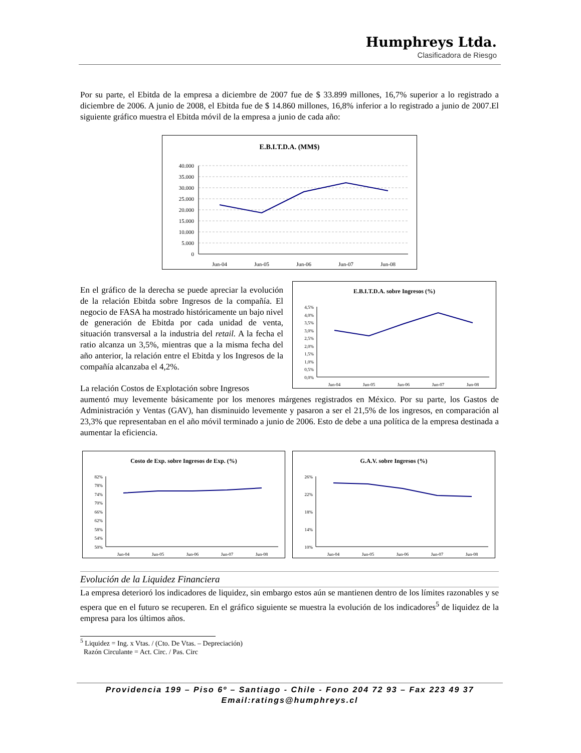Humphreys Ltda.
Clasificadora de Riesgo
Por su parte, el Ebitda de la empresa a diciembre de 2007 fue de $ 33.899 millones, 16,7% superior a lo registrado a diciembre de 2006. A junio de 2008, el Ebitda fue de $ 14.860 millones, 16,8% inferior a lo registrado a junio de 2007.El siguiente gráfico muestra el Ebitda móvil de la empresa a junio de cada año:
E.B.I.T.D.A. (MM$)
40.000
35.000
30.000
25.000
20.000
15.000
10.000
5.000
0
Jun-04
Jun-05
Jun-06
Jun-07
Jun-08
En el gráfico de la derecha se puede apreciar la evolución de la relación Ebitda sobre Ingresos de la compañía. El negocio de FASA ha mostrado históricamente un bajo nivel de generación de Ebitda por cada unidad de venta, situación transversal a la industria del retail. A la fecha el ratio alcanza un 3,5%, mientras que a la misma fecha del año anterior, la relación entre el Ebitda y los Ingresos de la compañía alcanzaba el 4,2%.
La relación Costos de Explotación sobre Ingresos
E.B.I.T.D.A. sobre Ingresos (%)
4,5%
4,0%
3,5%
3,0%
2,5%
2,0%
1,5%
1,0%
0,5%
0,0%
Jun-04
Jun-05
Jun-06
Jun-07
Jun-08
aumentó muy levemente básicamente por los menores márgenes registrados en México. Por su parte, los Gastos de Administración y Ventas (GAV), han disminuido levemente y pasaron a ser el 21,5% de los ingresos, en comparación al 23,3% que representaban en el año móvil terminado a junio de 2006. Esto de debe a una política de la empresa destinada a aumentar la eficiencia.
Costo de Exp. sobre Ingresos de Exp. (%)
82%
78%
74%
70%
66%
62%
58%
54%
50%
Jun-04
Jun-05
Jun-06
Jun-07
Jun-08
G.A.V. sobre Ingresos (%)
26%
22%
18%
14%
10%
Jun-04
Jun-05
Jun-06
Jun-07
Jun-08
Evolución de la Liquidez Financiera
La empresa deterioró los indicadores de liquidez, sin embargo estos aún se mantienen dentro de los límites razonables y se espera que en el futuro se recuperen. En el gráfico siguiente se muestra la evolución de los indicadores<sup>5</sup> de liquidez de la empresa para los últimos años.
<sup>5</sup> Liquidez = Ing. x Vtas. / (Cto. De Vtas. – Depreciación)
Razón Circulante = Act. Circ. / Pas. Circ
Providencia 199 – Piso 6º – Santiago - Chile - Fono 204 72 93 – Fax 223 49 37
Email:ratings@humphreys.cl